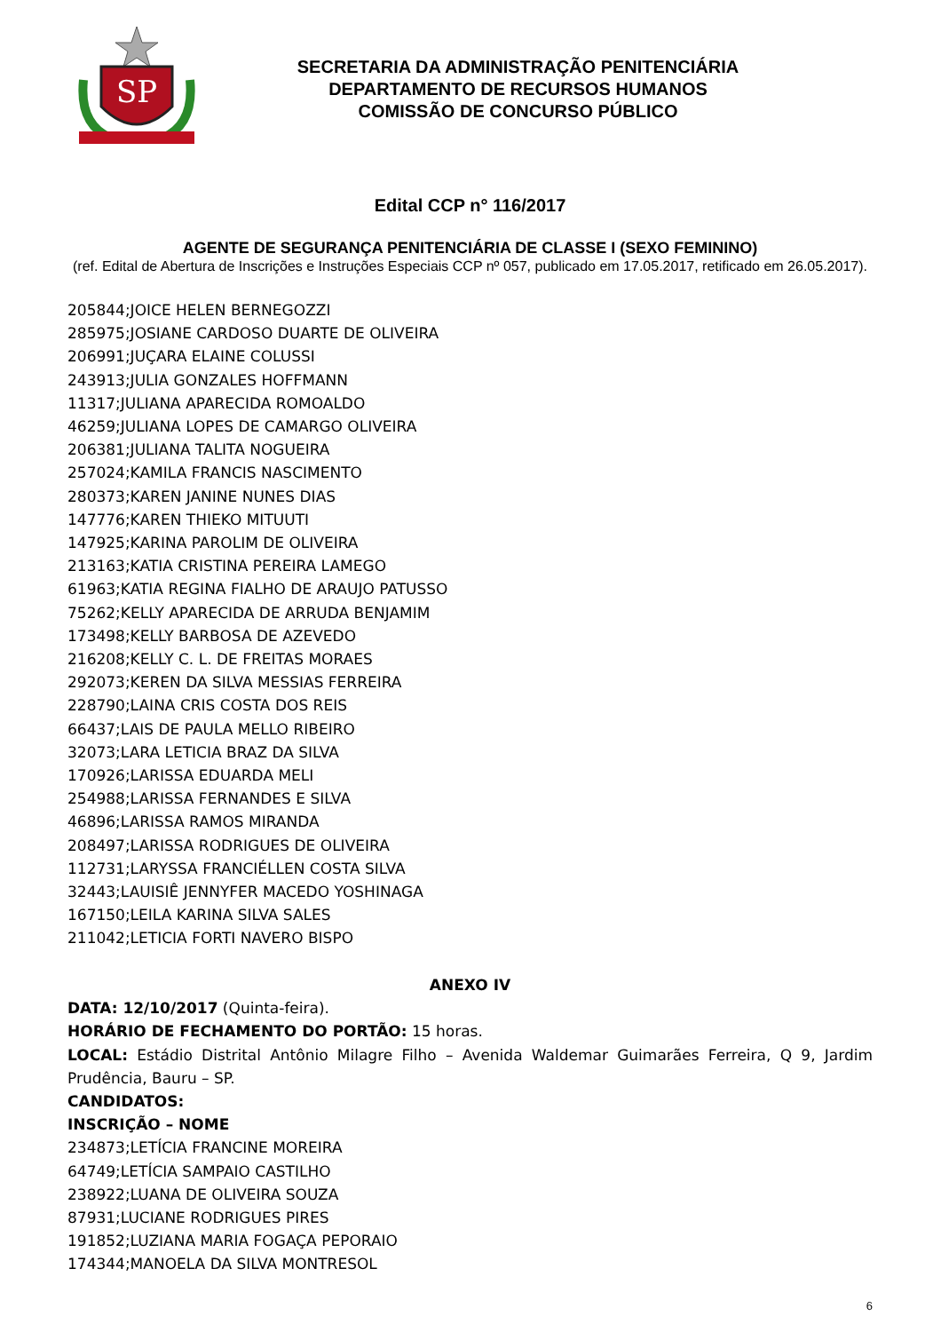SP
SECRETARIA DA ADMINISTRAÇÃO PENITENCIÁRIA
DEPARTAMENTO DE RECURSOS HUMANOS
COMISSÃO DE CONCURSO PÚBLICO
Edital CCP n° 116/2017
AGENTE DE SEGURANÇA PENITENCIÁRIA DE CLASSE I (SEXO FEMININO)
(ref. Edital de Abertura de Inscrições e Instruções Especiais CCP nº 057, publicado em 17.05.2017, retificado em 26.05.2017).
205844;JOICE HELEN BERNEGOZZI
285975;JOSIANE CARDOSO DUARTE DE OLIVEIRA
206991;JUÇARA ELAINE COLUSSI
243913;JULIA GONZALES HOFFMANN
11317;JULIANA APARECIDA ROMOALDO
46259;JULIANA LOPES DE CAMARGO OLIVEIRA
206381;JULIANA TALITA NOGUEIRA
257024;KAMILA FRANCIS NASCIMENTO
280373;KAREN JANINE NUNES DIAS
147776;KAREN THIEKO MITUUTI
147925;KARINA PAROLIM DE OLIVEIRA
213163;KATIA CRISTINA PEREIRA LAMEGO
61963;KATIA REGINA FIALHO DE ARAUJO PATUSSO
75262;KELLY APARECIDA DE ARRUDA BENJAMIM
173498;KELLY BARBOSA DE AZEVEDO
216208;KELLY C. L. DE FREITAS MORAES
292073;KEREN DA SILVA MESSIAS FERREIRA
228790;LAINA CRIS COSTA DOS REIS
66437;LAIS DE PAULA MELLO RIBEIRO
32073;LARA LETICIA BRAZ DA SILVA
170926;LARISSA EDUARDA MELI
254988;LARISSA FERNANDES E SILVA
46896;LARISSA RAMOS MIRANDA
208497;LARISSA RODRIGUES DE OLIVEIRA
112731;LARYSSA FRANCIÉLLEN COSTA SILVA
32443;LAUISIÊ JENNYFER MACEDO YOSHINAGA
167150;LEILA KARINA SILVA SALES
211042;LETICIA FORTI NAVERO BISPO
ANEXO IV
DATA: 12/10/2017 (Quinta-feira).
HORÁRIO DE FECHAMENTO DO PORTÃO: 15 horas.
LOCAL: Estádio Distrital Antônio Milagre Filho – Avenida Waldemar Guimarães Ferreira, Q 9, Jardim Prudência, Bauru – SP.
CANDIDATOS:
INSCRIÇÃO – NOME
234873;LETÍCIA FRANCINE MOREIRA
64749;LETÍCIA SAMPAIO CASTILHO
238922;LUANA DE OLIVEIRA SOUZA
87931;LUCIANE RODRIGUES PIRES
191852;LUZIANA MARIA FOGAÇA PEPORAIO
174344;MANOELA DA SILVA MONTRESOL
6